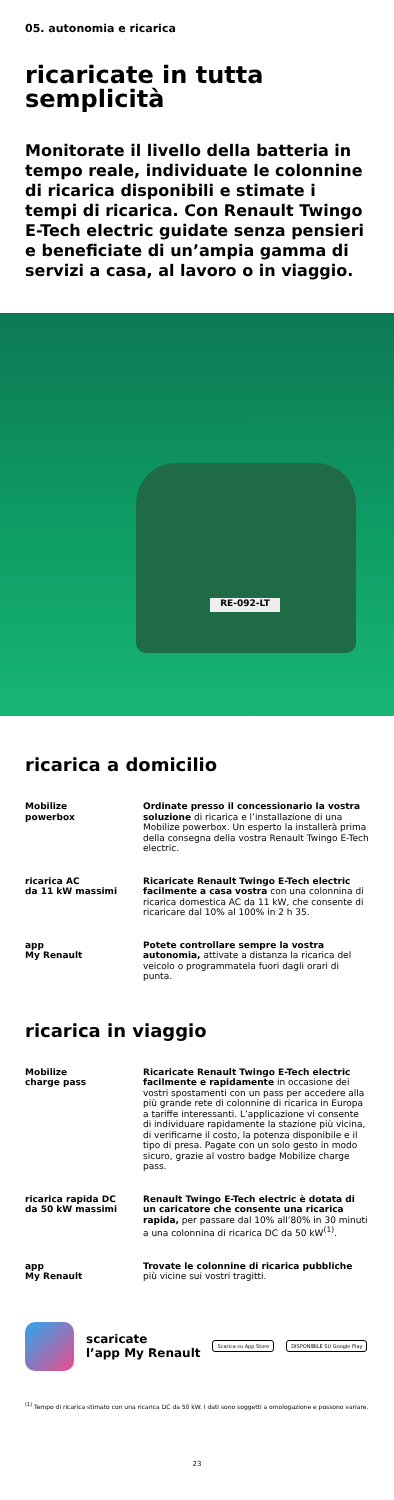05. autonomia e ricarica
ricaricate in tutta semplicità
Monitorate il livello della batteria in tempo reale, individuate le colonnine di ricarica disponibili e stimate i tempi di ricarica. Con Renault Twingo E-Tech electric guidate senza pensieri e beneficiate di un’ampia gamma di servizi a casa, al lavoro o in viaggio.
RE-092-LT
ricarica a domicilio
Mobilize
powerbox
Ordinate presso il concessionario la vostra soluzione di ricarica e l’installazione di una Mobilize powerbox. Un esperto la installerà prima della consegna della vostra Renault Twingo E-Tech electric.
ricarica AC
da 11 kW massimi
Ricaricate Renault Twingo E-Tech electric facilmente a casa vostra con una colonnina di ricarica domestica AC da 11 kW, che consente di ricaricare dal 10% al 100% in 2 h 35.
app
My Renault
Potete controllare sempre la vostra autonomia, attivate a distanza la ricarica del veicolo o programmatela fuori dagli orari di punta.
ricarica in viaggio
Mobilize
charge pass
Ricaricate Renault Twingo E-Tech electric facilmente e rapidamente in occasione dei vostri spostamenti con un pass per accedere alla più grande rete di colonnine di ricarica in Europa a tariffe interessanti. L’applicazione vi consente di individuare rapidamente la stazione più vicina, di verificarne il costo, la potenza disponibile e il tipo di presa. Pagate con un solo gesto in modo sicuro, grazie al vostro badge Mobilize charge pass.
ricarica rapida DC
da 50 kW massimi
Renault Twingo E-Tech electric è dotata di un caricatore che consente una ricarica rapida, per passare dal 10% all’80% in 30 minuti a una colonnina di ricarica DC da 50 kW<sup>(1)</sup>.
app
My Renault
Trovate le colonnine di ricarica pubbliche più vicine sui vostri tragitti.
scaricate
l’app My Renault Scarica su App Store DISPONIBILE SU Google Play
<sup>(1)</sup> Tempo di ricarica stimato con una ricarica DC da 50 kW. I dati sono soggetti a omologazione e possono variare.
23